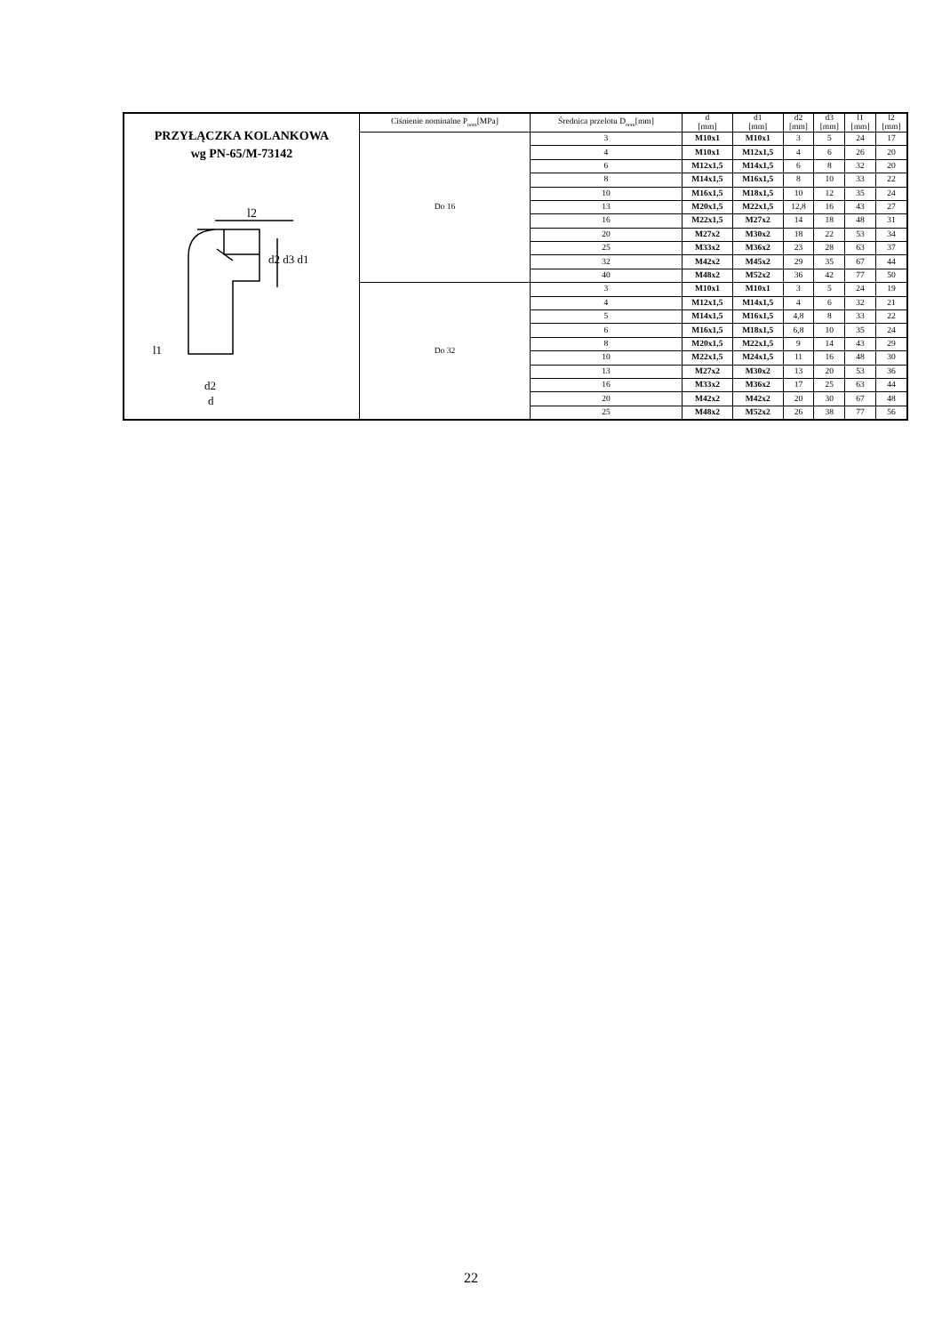| PRZYŁĄCZKA KOLANKOWA wg PN-65/M-73142 l2 d2 d3 d1 l1 d2 d | Ciśnienie nominalne P<sub>nom</sub>[MPa] | Średnica przelotu D<sub>nom</sub>[mm] | d [mm] | d1 [mm] | d2 [mm] | d3 [mm] | l1 [mm] | l2 [mm] |
| --- | --- | --- | --- | --- | --- | --- | --- | --- |
| | Do 16 | 3 | M10x1 | M10x1 | 3 | 5 | 24 | 17 |
| | | 4 | M10x1 | M12x1,5 | 4 | 6 | 26 | 20 |
| | | 6 | M12x1,5 | M14x1,5 | 6 | 8 | 32 | 20 |
| | | 8 | M14x1,5 | M16x1,5 | 8 | 10 | 33 | 22 |
| | | 10 | M16x1,5 | M18x1,5 | 10 | 12 | 35 | 24 |
| | | 13 | M20x1,5 | M22x1,5 | 12,8 | 16 | 43 | 27 |
| | | 16 | M22x1,5 | M27x2 | 14 | 18 | 48 | 31 |
| | | 20 | M27x2 | M30x2 | 18 | 22 | 53 | 34 |
| | | 25 | M33x2 | M36x2 | 23 | 28 | 63 | 37 |
| | | 32 | M42x2 | M45x2 | 29 | 35 | 67 | 44 |
| | | 40 | M48x2 | M52x2 | 36 | 42 | 77 | 50 |
| | Do 32 | 3 | M10x1 | M10x1 | 3 | 5 | 24 | 19 |
| | | 4 | M12x1,5 | M14x1,5 | 4 | 6 | 32 | 21 |
| | | 5 | M14x1,5 | M16x1,5 | 4,8 | 8 | 33 | 22 |
| | | 6 | M16x1,5 | M18x1,5 | 6,8 | 10 | 35 | 24 |
| | | 8 | M20x1,5 | M22x1,5 | 9 | 14 | 43 | 29 |
| | | 10 | M22x1,5 | M24x1,5 | 11 | 16 | 48 | 30 |
| | | 13 | M27x2 | M30x2 | 13 | 20 | 53 | 36 |
| | | 16 | M33x2 | M36x2 | 17 | 25 | 63 | 44 |
| | | 20 | M42x2 | M42x2 | 20 | 30 | 67 | 48 |
| | | 25 | M48x2 | M52x2 | 26 | 38 | 77 | 56 |
22